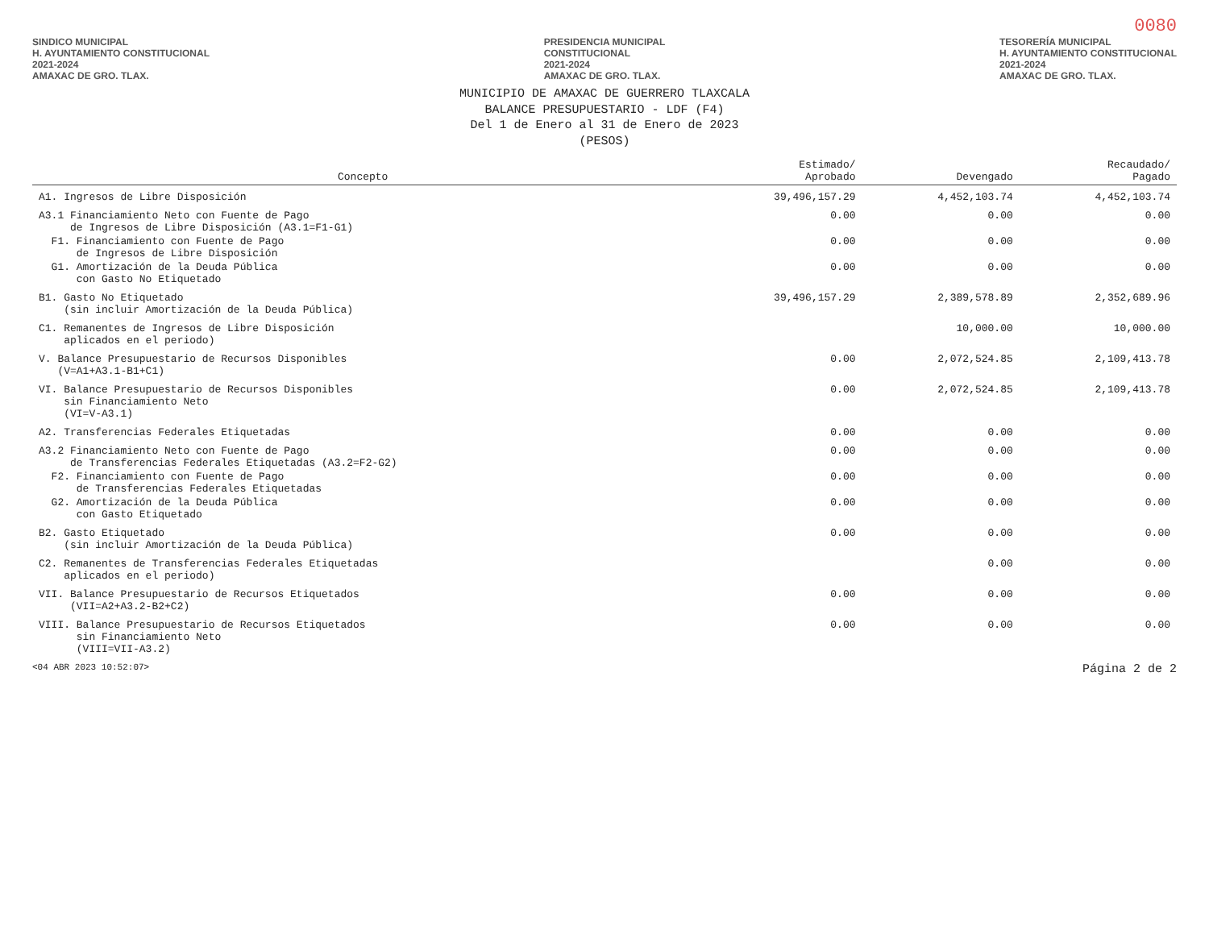0080
SINDICO MUNICIPAL
H. AYUNTAMIENTO CONSTITUCIONAL
2021-2024
AMAXAC DE GRO. TLAX.
PRESIDENCIA MUNICIPAL
CONSTITUCIONAL
2021-2024
AMAXAC DE GRO. TLAX.
TESORERÍA MUNICIPAL
H. AYUNTAMIENTO CONSTITUCIONAL
2021-2024
AMAXAC DE GRO. TLAX.
MUNICIPIO DE AMAXAC DE GUERRERO TLAXCALA
BALANCE PRESUPUESTARIO - LDF (F4)
Del 1 de Enero al 31 de Enero de 2023
(PESOS)
| Concepto | Estimado/ Aprobado | Devengado | Recaudado/ Pagado |
| --- | --- | --- | --- |
| A1. Ingresos de Libre Disposición | 39,496,157.29 | 4,452,103.74 | 4,452,103.74 |
| A3.1 Financiamiento Neto con Fuente de Pago de Ingresos de Libre Disposición (A3.1=F1-G1) | 0.00 | 0.00 | 0.00 |
| F1. Financiamiento con Fuente de Pago de Ingresos de Libre Disposición | 0.00 | 0.00 | 0.00 |
| G1. Amortización de la Deuda Pública con Gasto No Etiquetado | 0.00 | 0.00 | 0.00 |
| B1. Gasto No Etiquetado (sin incluir Amortización de la Deuda Pública) | 39,496,157.29 | 2,389,578.89 | 2,352,689.96 |
| C1. Remanentes de Ingresos de Libre Disposición aplicados en el periodo) | | 10,000.00 | 10,000.00 |
| V. Balance Presupuestario de Recursos Disponibles (V=A1+A3.1-B1+C1) | 0.00 | 2,072,524.85 | 2,109,413.78 |
| VI. Balance Presupuestario de Recursos Disponibles sin Financiamiento Neto (VI=V-A3.1) | 0.00 | 2,072,524.85 | 2,109,413.78 |
| A2. Transferencias Federales Etiquetadas | 0.00 | 0.00 | 0.00 |
| A3.2 Financiamiento Neto con Fuente de Pago de Transferencias Federales Etiquetadas (A3.2=F2-G2) | 0.00 | 0.00 | 0.00 |
| F2. Financiamiento con Fuente de Pago de Transferencias Federales Etiquetadas | 0.00 | 0.00 | 0.00 |
| G2. Amortización de la Deuda Pública con Gasto Etiquetado | 0.00 | 0.00 | 0.00 |
| B2. Gasto Etiquetado (sin incluir Amortización de la Deuda Pública) | 0.00 | 0.00 | 0.00 |
| C2. Remanentes de Transferencias Federales Etiquetadas aplicados en el periodo) | | 0.00 | 0.00 |
| VII. Balance Presupuestario de Recursos Etiquetados (VII=A2+A3.2-B2+C2) | 0.00 | 0.00 | 0.00 |
| VIII. Balance Presupuestario de Recursos Etiquetados sin Financiamiento Neto (VIII=VII-A3.2) | 0.00 | 0.00 | 0.00 |
<04 ABR 2023 10:52:07> Página 2 de 2